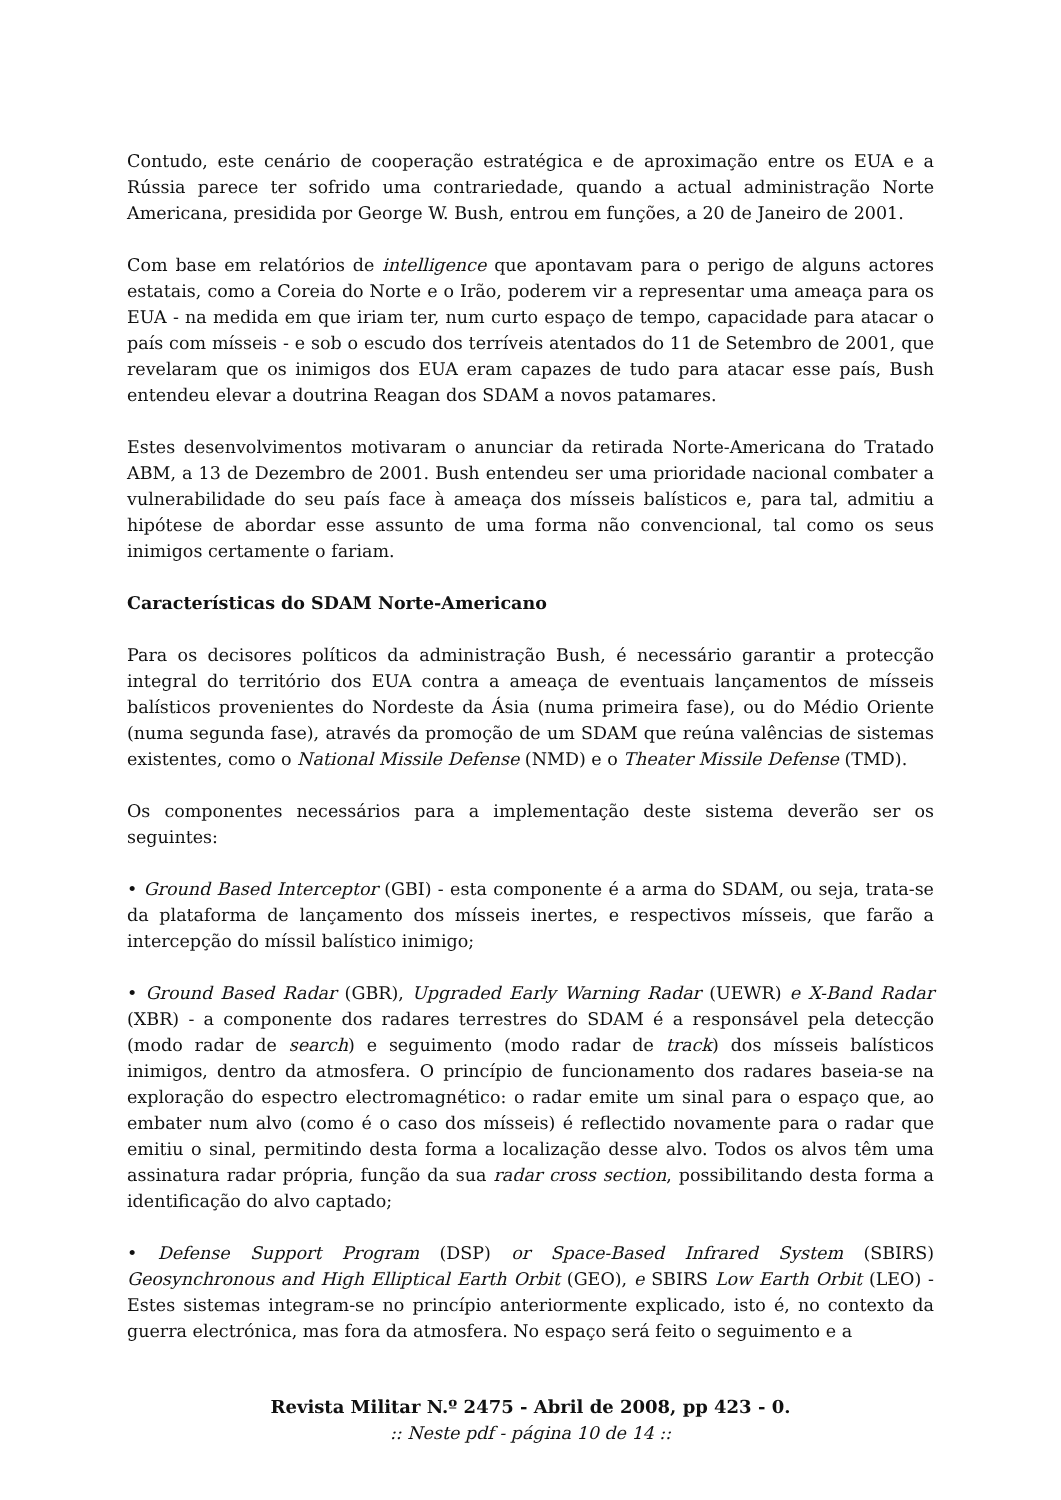Contudo, este cenário de cooperação estratégica e de aproximação entre os EUA e a Rússia parece ter sofrido uma contrariedade, quando a actual administração Norte Americana, presidida por George W. Bush, entrou em funções, a 20 de Janeiro de 2001.
Com base em relatórios de intelligence que apontavam para o perigo de alguns actores estatais, como a Coreia do Norte e o Irão, poderem vir a representar uma ameaça para os EUA - na medida em que iriam ter, num curto espaço de tempo, capacidade para atacar o país com mísseis - e sob o escudo dos terríveis atentados do 11 de Setembro de 2001, que revelaram que os inimigos dos EUA eram capazes de tudo para atacar esse país, Bush entendeu elevar a doutrina Reagan dos SDAM a novos patamares.
Estes desenvolvimentos motivaram o anunciar da retirada Norte-Americana do Tratado ABM, a 13 de Dezembro de 2001. Bush entendeu ser uma prioridade nacional combater a vulnerabilidade do seu país face à ameaça dos mísseis balísticos e, para tal, admitiu a hipótese de abordar esse assunto de uma forma não convencional, tal como os seus inimigos certamente o fariam.
Características do SDAM Norte-Americano
Para os decisores políticos da administração Bush, é necessário garantir a protecção integral do território dos EUA contra a ameaça de eventuais lançamentos de mísseis balísticos provenientes do Nordeste da Ásia (numa primeira fase), ou do Médio Oriente (numa segunda fase), através da promoção de um SDAM que reúna valências de sistemas existentes, como o National Missile Defense (NMD) e o Theater Missile Defense (TMD).
Os componentes necessários para a implementação deste sistema deverão ser os seguintes:
• Ground Based Interceptor (GBI) - esta componente é a arma do SDAM, ou seja, trata-se da plataforma de lançamento dos mísseis inertes, e respectivos mísseis, que farão a intercepção do míssil balístico inimigo;
• Ground Based Radar (GBR), Upgraded Early Warning Radar (UEWR) e X-Band Radar (XBR) - a componente dos radares terrestres do SDAM é a responsável pela detecção (modo radar de search) e seguimento (modo radar de track) dos mísseis balísticos inimigos, dentro da atmosfera. O princípio de funcionamento dos radares baseia-se na exploração do espectro electromagnético: o radar emite um sinal para o espaço que, ao embater num alvo (como é o caso dos mísseis) é reflectido novamente para o radar que emitiu o sinal, permitindo desta forma a localização desse alvo. Todos os alvos têm uma assinatura radar própria, função da sua radar cross section, possibilitando desta forma a identificação do alvo captado;
• Defense Support Program (DSP) or Space-Based Infrared System (SBIRS) Geosynchronous and High Elliptical Earth Orbit (GEO), e SBIRS Low Earth Orbit (LEO) - Estes sistemas integram-se no princípio anteriormente explicado, isto é, no contexto da guerra electrónica, mas fora da atmosfera. No espaço será feito o seguimento e a
Revista Militar N.º 2475 - Abril de 2008, pp 423 - 0.
:: Neste pdf - página 10 de 14 ::